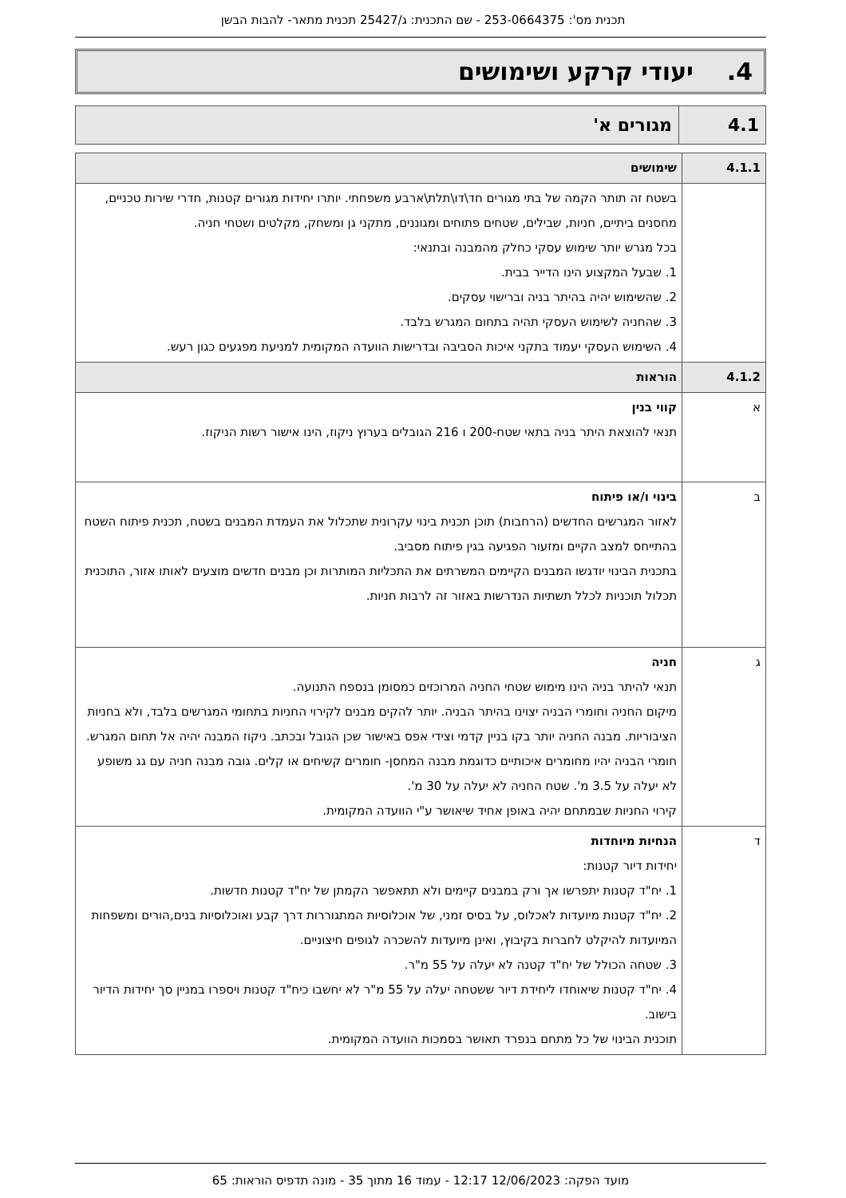תכנית מס': 253-0664375 - שם התכנית: ג/25427 תכנית מתאר- להבות הבשן
4. יעודי קרקע ושימושים
| 4.1 | מגורים א' |
| 4.1.1 | שימושים |
| | בשטח זה תותר הקמה של בתי מגורים חד\דו\תלת\ארבע משפחתי. יותרו יחידות מגורים קטנות, חדרי שירות טכניים, מחסנים ביתיים, חניות, שבילים, שטחים פתוחים ומגוננים, מתקני גן ומשחק, מקלטים ושטחי חניה. בכל מגרש יותר שימוש עסקי כחלק מהמבנה ובתנאי: 1. שבעל המקצוע הינו הדייר בבית. 2. שהשימוש יהיה בהיתר בניה וברישוי עסקים. 3. שהחניה לשימוש העסקי תהיה בתחום המגרש בלבד. 4. השימוש העסקי יעמוד בתקני איכות הסביבה ובדרישות הוועדה המקומית למניעת מפגעים כגון רעש. |
| 4.1.2 | הוראות |
| א | קווי בנין תנאי להוצאת היתר בניה בתאי שטח-200 ו 216 הגובלים בערוץ ניקוז, הינו אישור רשות הניקוז. |
| ב | בינוי ו/או פיתוח לאזור המגרשים החדשים (הרחבות) תוכן תכנית בינוי עקרונית שתכלול את העמדת המבנים בשטח, תכנית פיתוח השטח בהתייחס למצב הקיים ומזעור הפגיעה בגין פיתוח מסביב. בתכנית הבינוי יודגשו המבנים הקיימים המשרתים את התכליות המותרות וכן מבנים חדשים מוצעים לאותו אזור, התוכנית תכלול תוכניות לכלל תשתיות הנדרשות באזור זה לרבות חניות. |
| ג | חניה תנאי להיתר בניה הינו מימוש שטחי החניה המרוכזים כמסומן בנספח התנועה. מיקום החניה וחומרי הבניה יצוינו בהיתר הבניה. יותר להקים מבנים לקירוי החניות בתחומי המגרשים בלבד, ולא בחניות הציבוריות. מבנה החניה יותר בקו בניין קדמי וצידי אפס באישור שכן הגובל ובכתב. ניקוז המבנה יהיה אל תחום המגרש. חומרי הבניה יהיו מחומרים איכותיים כדוגמת מבנה המחסן- חומרים קשיחים או קלים. גובה מבנה חניה עם גג משופע לא יעלה על 3.5 מ'. שטח החניה לא יעלה על 30 מ'. קירוי החניות שבמתחם יהיה באופן אחיד שיאושר ע"י הוועדה המקומית. |
| ד | הנחיות מיוחדות יחידות דיור קטנות: 1. יח"ד קטנות יתפרשו אך ורק במבנים קיימים ולא תתאפשר הקמתן של יח"ד קטנות חדשות. 2. יח"ד קטנות מיועדות לאכלוס, על בסיס זמני, של אוכלוסיות המתגוררות דרך קבע ואוכלוסיות בנים,הורים ומשפחות המיועדות להיקלט לחברות בקיבוץ, ואינן מיועדות להשכרה לגופים חיצוניים. 3. שטחה הכולל של יח"ד קטנה לא יעלה על 55 מ"ר. 4. יח"ד קטנות שיאוחדו ליחידת דיור ששטחה יעלה על 55 מ"ר לא יחשבו כיח"ד קטנות ויספרו במניין סך יחידות הדיור בישוב. תוכנית הבינוי של כל מתחם בנפרד תאושר בסמכות הוועדה המקומית. |
מועד הפקה: 12/06/2023 12:17 - עמוד 16 מתוך 35 - מונה תדפיס הוראות: 65